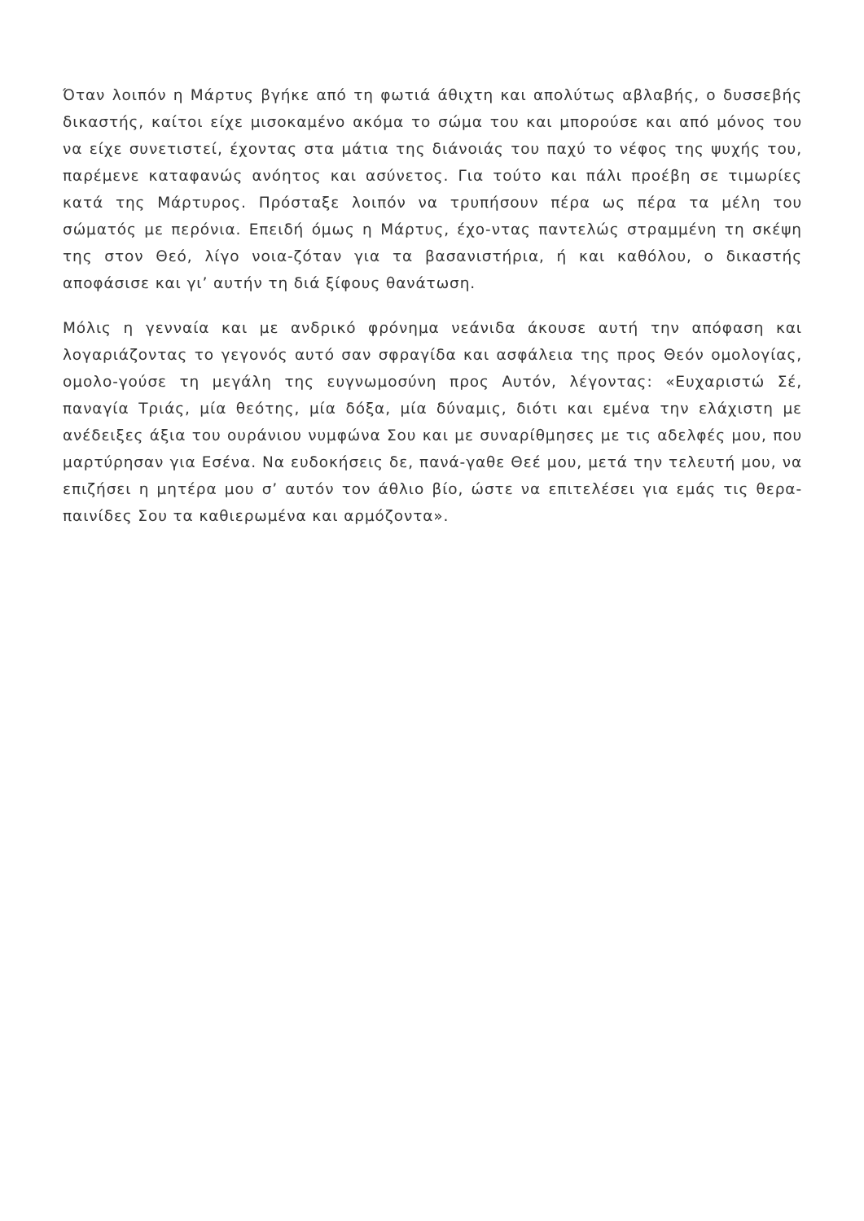Όταν λοιπόν η Μάρτυς βγήκε από τη φωτιά άθιχτη και απολύτως αβλαβής, ο δυσσεβής δικαστής, καίτοι είχε μισοκαμένο ακόμα το σώμα του και μπορούσε και από μόνος του να είχε συνετιστεί, έχοντας στα μάτια της διάνοιάς του παχύ το νέφος της ψυχής του, παρέμενε καταφανώς ανόητος και ασύνετος. Για τούτο και πάλι προέβη σε τιμωρίες κατά της Μάρτυρος. Πρόσταξε λοιπόν να τρυπήσουν πέρα ως πέρα τα μέλη του σώματός με περόνια. Επειδή όμως η Μάρτυς, έχο-ντας παντελώς στραμμένη τη σκέψη της στον Θεό, λίγο νοια-ζόταν για τα βασανιστήρια, ή και καθόλου, ο δικαστής αποφάσισε και γι’ αυτήν τη διά ξίφους θανάτωση.
Μόλις η γενναία και με ανδρικό φρόνημα νεάνιδα άκουσε αυτή την απόφαση και λογαριάζοντας το γεγονός αυτό σαν σφραγίδα και ασφάλεια της προς Θεόν ομολογίας, ομολο-γούσε τη μεγάλη της ευγνωμοσύνη προς Αυτόν, λέγοντας: «Ευχαριστώ Σέ, παναγία Τριάς, μία θεότης, μία δόξα, μία δύναμις, διότι και εμένα την ελάχιστη με ανέδειξες άξια του ουράνιου νυμφώνα Σου και με συναρίθμησες με τις αδελφές μου, που μαρτύρησαν για Εσένα. Να ευδοκήσεις δε, πανά-γαθε Θεέ μου, μετά την τελευτή μου, να επιζήσει η μητέρα μου σ’ αυτόν τον άθλιο βίο, ώστε να επιτελέσει για εμάς τις θερα-παινίδες Σου τα καθιερωμένα και αρμόζοντα».